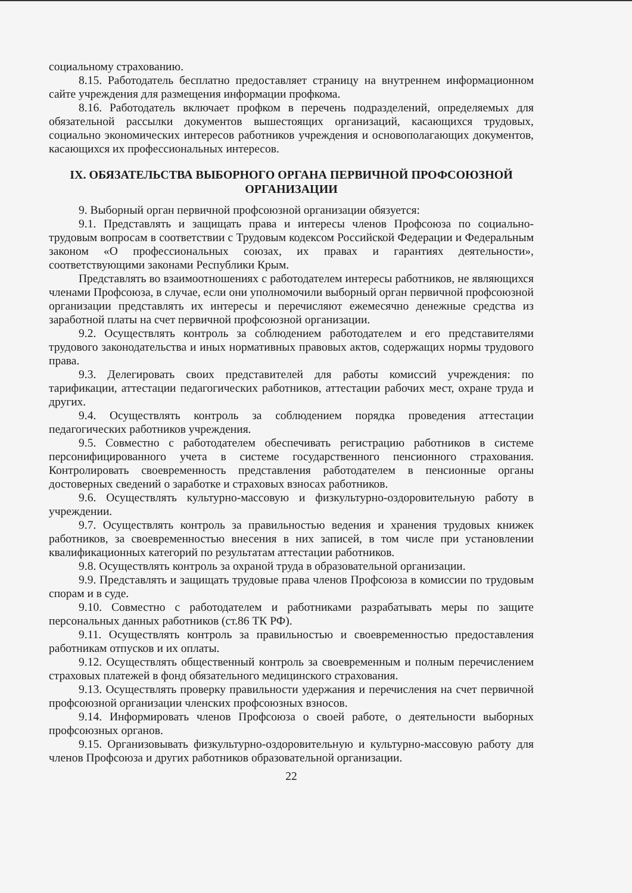социальному страхованию.
8.15. Работодатель бесплатно предоставляет страницу на внутреннем информационном сайте учреждения для размещения информации профкома.
8.16. Работодатель включает профком в перечень подразделений, определяемых для обязательной рассылки документов вышестоящих организаций, касающихся трудовых, социально экономических интересов работников учреждения и основополагающих документов, касающихся их профессиональных интересов.
IX. ОБЯЗАТЕЛЬСТВА ВЫБОРНОГО ОРГАНА ПЕРВИЧНОЙ ПРОФСОЮЗНОЙ ОРГАНИЗАЦИИ
9. Выборный орган первичной профсоюзной организации обязуется:
9.1. Представлять и защищать права и интересы членов Профсоюза по социально-трудовым вопросам в соответствии с Трудовым кодексом Российской Федерации и Федеральным законом «О профессиональных союзах, их правах и гарантиях деятельности», соответствующими законами Республики Крым.
Представлять во взаимоотношениях с работодателем интересы работников, не являющихся членами Профсоюза, в случае, если они уполномочили выборный орган первичной профсоюзной организации представлять их интересы и перечисляют ежемесячно денежные средства из заработной платы на счет первичной профсоюзной организации.
9.2. Осуществлять контроль за соблюдением работодателем и его представителями трудового законодательства и иных нормативных правовых актов, содержащих нормы трудового права.
9.3. Делегировать своих представителей для работы комиссий учреждения: по тарификации, аттестации педагогических работников, аттестации рабочих мест, охране труда и других.
9.4. Осуществлять контроль за соблюдением порядка проведения аттестации педагогических работников учреждения.
9.5. Совместно с работодателем обеспечивать регистрацию работников в системе персонифицированного учета в системе государственного пенсионного страхования. Контролировать своевременность представления работодателем в пенсионные органы достоверных сведений о заработке и страховых взносах работников.
9.6. Осуществлять культурно-массовую и физкультурно-оздоровительную работу в учреждении.
9.7. Осуществлять контроль за правильностью ведения и хранения трудовых книжек работников, за своевременностью внесения в них записей, в том числе при установлении квалификационных категорий по результатам аттестации работников.
9.8. Осуществлять контроль за охраной труда в образовательной организации.
9.9. Представлять и защищать трудовые права членов Профсоюза в комиссии по трудовым спорам и в суде.
9.10. Совместно с работодателем и работниками разрабатывать меры по защите персональных данных работников (ст.86 ТК РФ).
9.11. Осуществлять контроль за правильностью и своевременностью предоставления работникам отпусков и их оплаты.
9.12. Осуществлять общественный контроль за своевременным и полным перечислением страховых платежей в фонд обязательного медицинского страхования.
9.13. Осуществлять проверку правильности удержания и перечисления на счет первичной профсоюзной организации членских профсоюзных взносов.
9.14. Информировать членов Профсоюза о своей работе, о деятельности выборных профсоюзных органов.
9.15. Организовывать физкультурно-оздоровительную и культурно-массовую работу для членов Профсоюза и других работников образовательной организации.
22